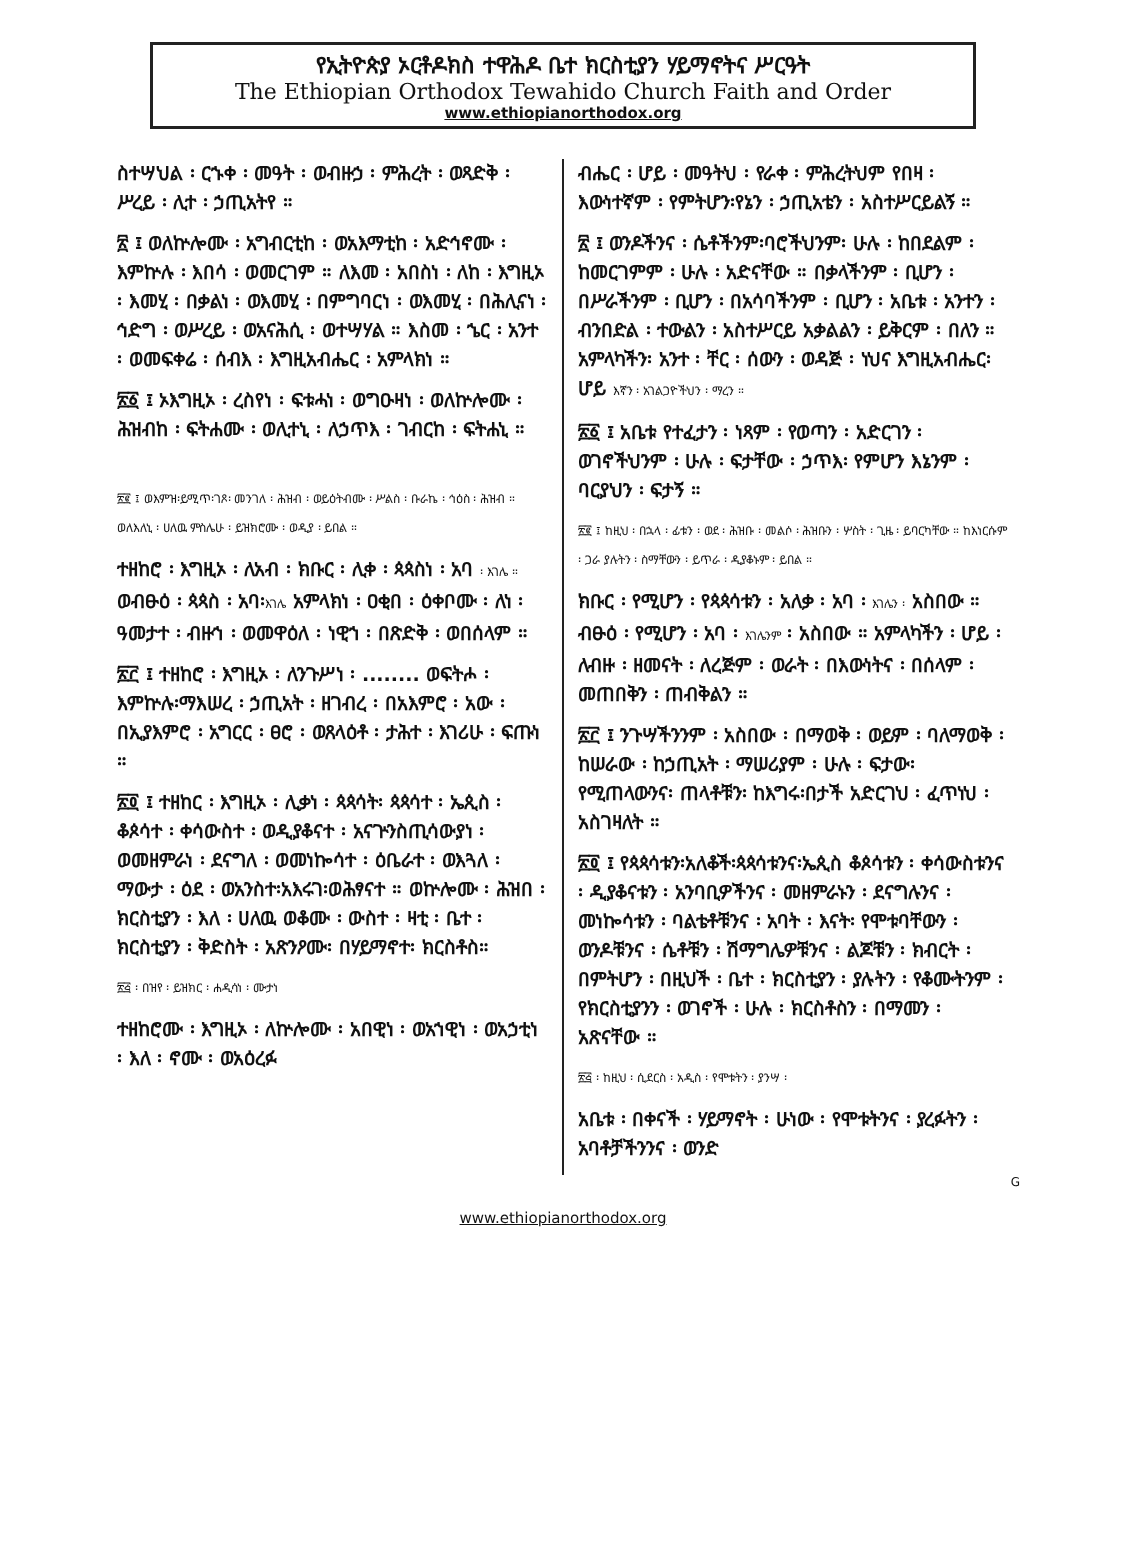የኢትዮጵያ ኦርቶዶክስ ተዋሕዶ ቤተ ክርስቲያን ሃይማኖትና ሥርዓት
The Ethiopian Orthodox Tewahido Church Faith and Order
www.ethiopianorthodox.org
ስተሣህል ፡ ርኁቀ ፡ መዓት ፡ ወብዙኃ ፡ ምሕረት ፡ ወጻድቅ ፡ ሥረይ ፡ ሊተ ፡ ኃጢአትየ ።
፳ ፤ ወለኵሎሙ ፡ አግብርቲከ ፡ ወአእማቲከ ፡ አድኅኖሙ ፡ እምኵሉ ፡ እበሳ ፡ ወመርገም ። ለእመ ፡ አበስነ ፡ ለከ ፡ እግዚኦ ፡ እመሂ ፡ በቃልነ ፡ ወእመሂ ፡ በምግባርነ ፡ ወእመሂ ፡ በሕሊናነ ፡ ኅድግ ፡ ወሥረይ ፡ ወአናሕሲ ፡ ወተሣሃል ። እስመ ፡ ኄር ፡ አንተ ፡ ወመፍቀሬ ፡ ሰብእ ፡ እግዚአብሔር ፡ አምላክነ ።
፳፩ ፤ ኦእግዚኦ ፡ ረስየነ ፡ ፍቱሓነ ፡ ወግዑዛነ ፡ ወለኵሎሙ ፡ ሕዝብከ ፡ ፍትሐሙ ፡ ወሊተኒ ፡ ለኃጥእ ፡ ገብርከ ፡ ፍትሐኒ ።
፳፪ ፤ ወእምዝ፡ይሚጥ፡ገጾ፡ መንገለ ፡ ሕዝብ ፡ ወይዕትብሙ ፡ ሥልስ ፡ ቡራኬ ፡ ኅዕስ ፡ ሕዝብ ። ወለእለኒ ፡ ሀለዉ ምስሌሁ ፡ ይዝክሮሙ ፡ ወዲያ ፡ ይበል ።
ተዘከሮ ፡ እግዚኦ ፡ ለአብ ፡ ክቡር ፡ ሊቀ ፡ ጳጳስነ ፡ አባ ፡ እገሌ ። ወብፁዕ ፡ ጳጳስ ፡ አባ፡እገሌ አምላክነ ፡ ዐቂበ ፡ ዕቀቦሙ ፡ ለነ ፡ ዓመታተ ፡ ብዙኀ ፡ ወመዋዕለ ፡ ነዊኀ ፡ በጽድቅ ፡ ወበሰላም ።
፳፫ ፤ ተዘከሮ ፡ እግዚኦ ፡ ለንጉሥነ ፡ ........ ወፍትሖ ፡ እምኵሉ፡ማእሠረ ፡ ኃጢአት ፡ ዘገብረ ፡ በአእምሮ ፡ አው ፡ በኢያእምሮ ፡ አግርር ፡ ፀሮ ፡ ወጸላዕቶ ፡ ታሕተ ፡ እገሪሁ ፡ ፍጡነ ።
፳፬ ፤ ተዘከር ፡ እግዚኦ ፡ ሊቃነ ፡ ጳጳሳት፡ ጳጳሳተ ፡ ኤጲስ ፡ ቆጶሳተ ፡ ቀሳውስተ ፡ ወዲያቆናተ ፡ አናጕንስጢሳውያነ ፡ ወመዘምራነ ፡ ደናግለ ፡ ወመነኰሳተ ፡ ዕቤራተ ፡ ወእጓለ ፡ ማውታ ፡ ዕደ ፡ ወአንስተ፡አእሩገ፡ወሕፃናተ ። ወኵሎሙ ፡ ሕዝበ ፡ ክርስቲያን ፡ እለ ፡ ሀለዉ ወቆሙ ፡ ውስተ ፡ ዛቲ ፡ ቤተ ፡ ክርስቲያን ፡ ቅድስት ፡ አጽንዖሙ፡ በሃይማኖተ፡ ክርስቶስ።
፳፭ ፡ በዝየ ፡ ይዝክር ፡ ሐዲሳነ ፡ ሙታነ
ተዘከሮሙ ፡ እግዚኦ ፡ ለኵሎሙ ፡ አበዊነ ፡ ወአኀዊነ ፡ ወአኃቲነ ፡ እለ ፡ ኖሙ ፡ ወአዕረፉ
ብሔር ፡ ሆይ ፡ መዓትህ ፡ የራቀ ፡ ምሕረትህም የበዛ ፡ እውነተኛም ፡ የምትሆን፡የኔን ፡ ኃጢአቴን ፡ አስተሥርይልኝ ።
፳ ፤ ወንዶችንና ፡ ሴቶችንም፡ባሮችህንም፡ ሁሉ ፡ ከበደልም ፡ ከመርገምም ፡ ሁሉ ፡ አድናቸው ። በቃላችንም ፡ ቢሆን ፡ በሥራችንም ፡ ቢሆን ፡ በአሳባችንም ፡ ቢሆን ፡ አቤቱ ፡ አንተን ፡ ብንበድል ፡ ተውልን ፡ አስተሥርይ አቃልልን ፡ ይቅርም ፡ በለን ። አምላካችን፡ አንተ ፡ ቸር ፡ ሰውን ፡ ወዳጅ ፡ ነህና እግዚአብሔር፡ ሆይ እኛን ፡ አገልጋዮችህን ፡ ማረን ።
፳፩ ፤ አቤቱ የተፈታን ፡ ነጻም ፡ የወጣን ፡ አድርገን ፡ ወገኖችህንም ፡ ሁሉ ፡ ፍታቸው ፡ ኃጥእ፡ የምሆን እኔንም ፡ ባርያህን ፡ ፍታኝ ።
፳፪ ፤ ከዚህ ፡ በኋላ ፡ ፊቱን ፡ ወደ ፡ ሕዝቡ ፡ መልሶ ፡ ሕዝቡን ፡ ሦስት ፡ ጊዜ ፡ ይባርካቸው ። ከእነርሱም ፡ ጋራ ያሉትን ፡ ስማቸውን ፡ ይጥራ ፡ ዲያቆኑም ፡ ይበል ።
ክቡር ፡ የሚሆን ፡ የጳጳሳቱን ፡ አለቃ ፡ አባ ፡ እገሌን ፡ አስበው ። ብፁዕ ፡ የሚሆን ፡ አባ ፡ እገሌንም ፡ አስበው ። አምላካችን ፡ ሆይ ፡ ለብዙ ፡ ዘመናት ፡ ለረጅም ፡ ወራት ፡ በእውነትና ፡ በሰላም ፡ መጠበቅን ፡ ጠብቅልን ።
፳፫ ፤ ንጉሣችንንም ፡ አስበው ፡ በማወቅ ፡ ወይም ፡ ባለማወቅ ፡ ከሠራው ፡ ከኃጢአት ፡ ማሠሪያም ፡ ሁሉ ፡ ፍታው፡ የሚጠላውንና፡ ጠላቶቹን፡ ከእግሩ፡በታች አድርገህ ፡ ፈጥነህ ፡ አስገዛለት ።
፳፬ ፤ የጳጳሳቱን፡አለቆች፡ጳጳሳቱንና፡ኤጲስ ቆጶሳቱን ፡ ቀሳውስቱንና ፡ ዲያቆናቱን ፡ አንባቢዎችንና ፡ መዘምራኑን ፡ ደናግሉንና ፡ መነኰሳቱን ፡ ባልቴቶቹንና ፡ አባት ፡ እናት፡ የሞቱባቸውን ፡ ወንዶቹንና ፡ ሴቶቹን ፡ ሽማግሌዎቹንና ፡ ልጆቹን ፡ ክብርት ፡ በምትሆን ፡ በዚህች ፡ ቤተ ፡ ክርስቲያን ፡ ያሉትን ፡ የቆሙትንም ፡ የክርስቲያንን ፡ ወገኖች ፡ ሁሉ ፡ ክርስቶስን ፡ በማመን ፡ አጽናቸው ።
፳፭ ፡ ከዚህ ፡ ሲደርስ ፡ አዲስ ፡ የሞቱትን ፡ ያንሣ ፡
አቤቱ ፡ በቀናች ፡ ሃይማኖት ፡ ሁነው ፡ የሞቱትንና ፡ ያረፉትን ፡ አባቶቻችንንና ፡ ወንድ
G
www.ethiopianorthodox.org